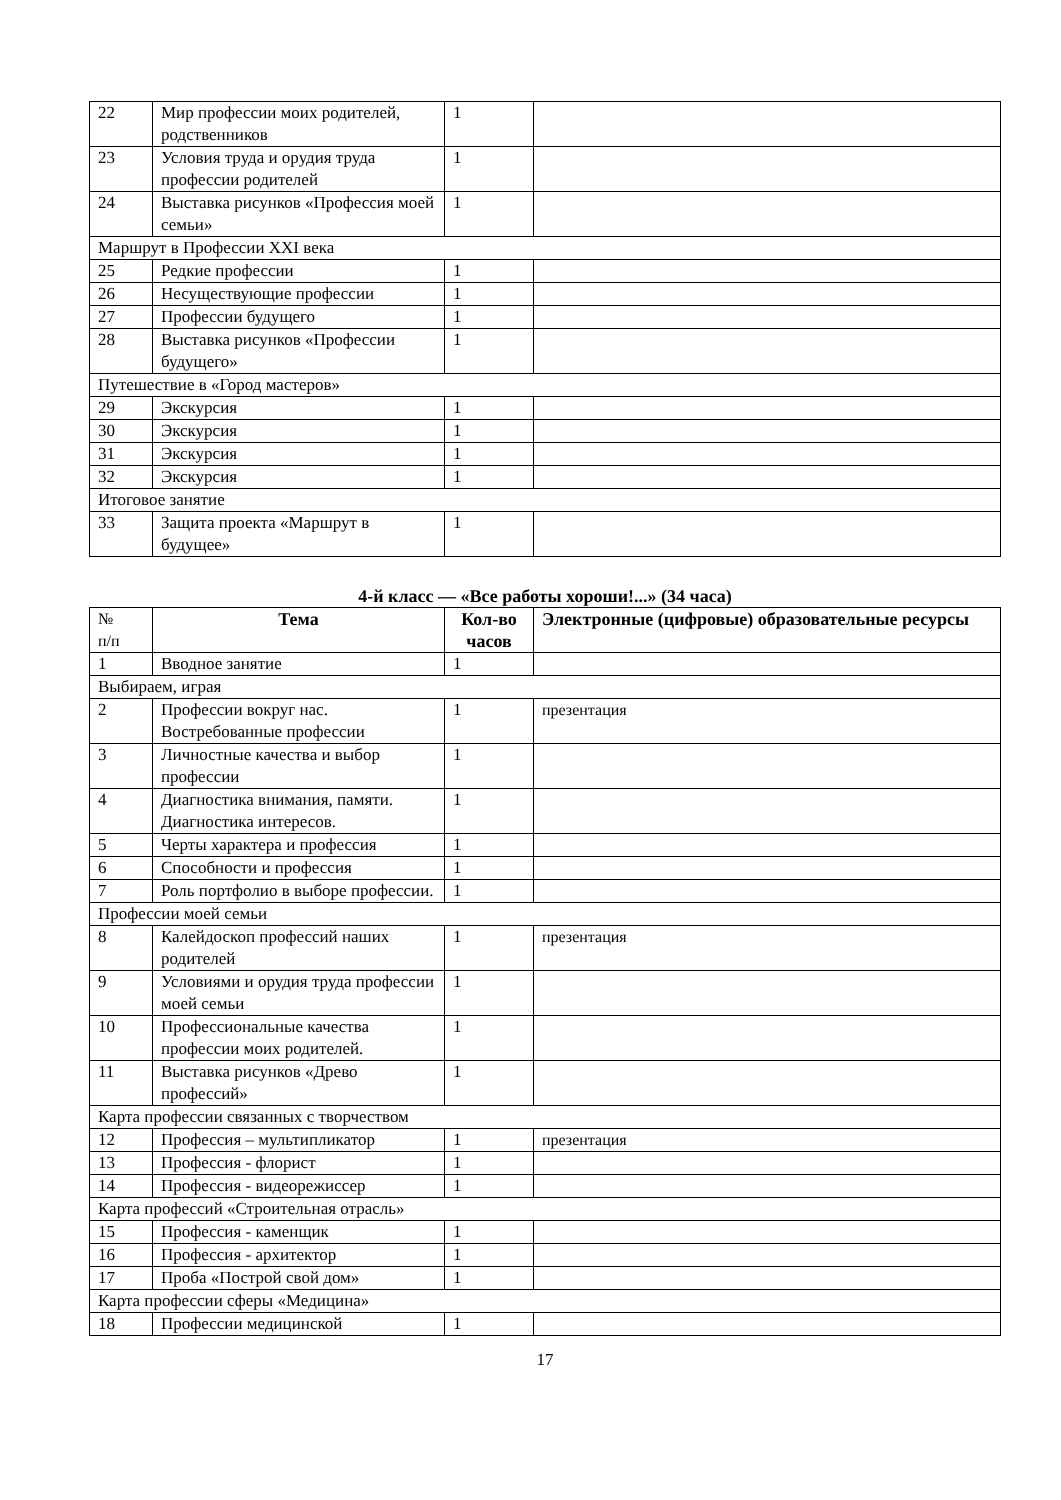| 22 | Мир профессии моих родителей, родственников | 1 | |
| 23 | Условия труда и орудия труда профессии родителей | 1 | |
| 24 | Выставка рисунков «Профессия моей семьи» | 1 | |
| Маршрут в Профессии XXI века | | | |
| 25 | Редкие профессии | 1 | |
| 26 | Несуществующие профессии | 1 | |
| 27 | Профессии будущего | 1 | |
| 28 | Выставка рисунков «Профессии будущего» | 1 | |
| Путешествие в «Город мастеров» | | | |
| 29 | Экскурсия | 1 | |
| 30 | Экскурсия | 1 | |
| 31 | Экскурсия | 1 | |
| 32 | Экскурсия | 1 | |
| Итоговое занятие | | | |
| 33 | Защита проекта «Маршрут в будущее» | 1 | |
4-й класс — «Все работы хороши!...» (34 часа)
| № п/п | Тема | Кол-во часов | Электронные (цифровые) образовательные ресурсы |
| 1 | Вводное занятие | 1 | |
| Выбираем, играя | | | |
| 2 | Профессии вокруг нас. Востребованные профессии | 1 | презентация |
| 3 | Личностные качества и выбор профессии | 1 | |
| 4 | Диагностика внимания, памяти. Диагностика интересов. | 1 | |
| 5 | Черты характера и профессия | 1 | |
| 6 | Способности и профессия | 1 | |
| 7 | Роль портфолио в выборе профессии. | 1 | |
| Профессии моей семьи | | | |
| 8 | Калейдоскоп профессий наших родителей | 1 | презентация |
| 9 | Условиями и орудия труда профессии моей семьи | 1 | |
| 10 | Профессиональные качества профессии моих родителей. | 1 | |
| 11 | Выставка рисунков «Древо профессий» | 1 | |
| Карта профессии связанных с творчеством | | | |
| 12 | Профессия – мультипликатор | 1 | презентация |
| 13 | Профессия - флорист | 1 | |
| 14 | Профессия - видеорежиссер | 1 | |
| Карта профессий «Строительная отрасль» | | | |
| 15 | Профессия - каменщик | 1 | |
| 16 | Профессия - архитектор | 1 | |
| 17 | Проба «Построй свой дом» | 1 | |
| Карта профессии сферы «Медицина» | | | |
| 18 | Профессии медицинской | 1 | |
17